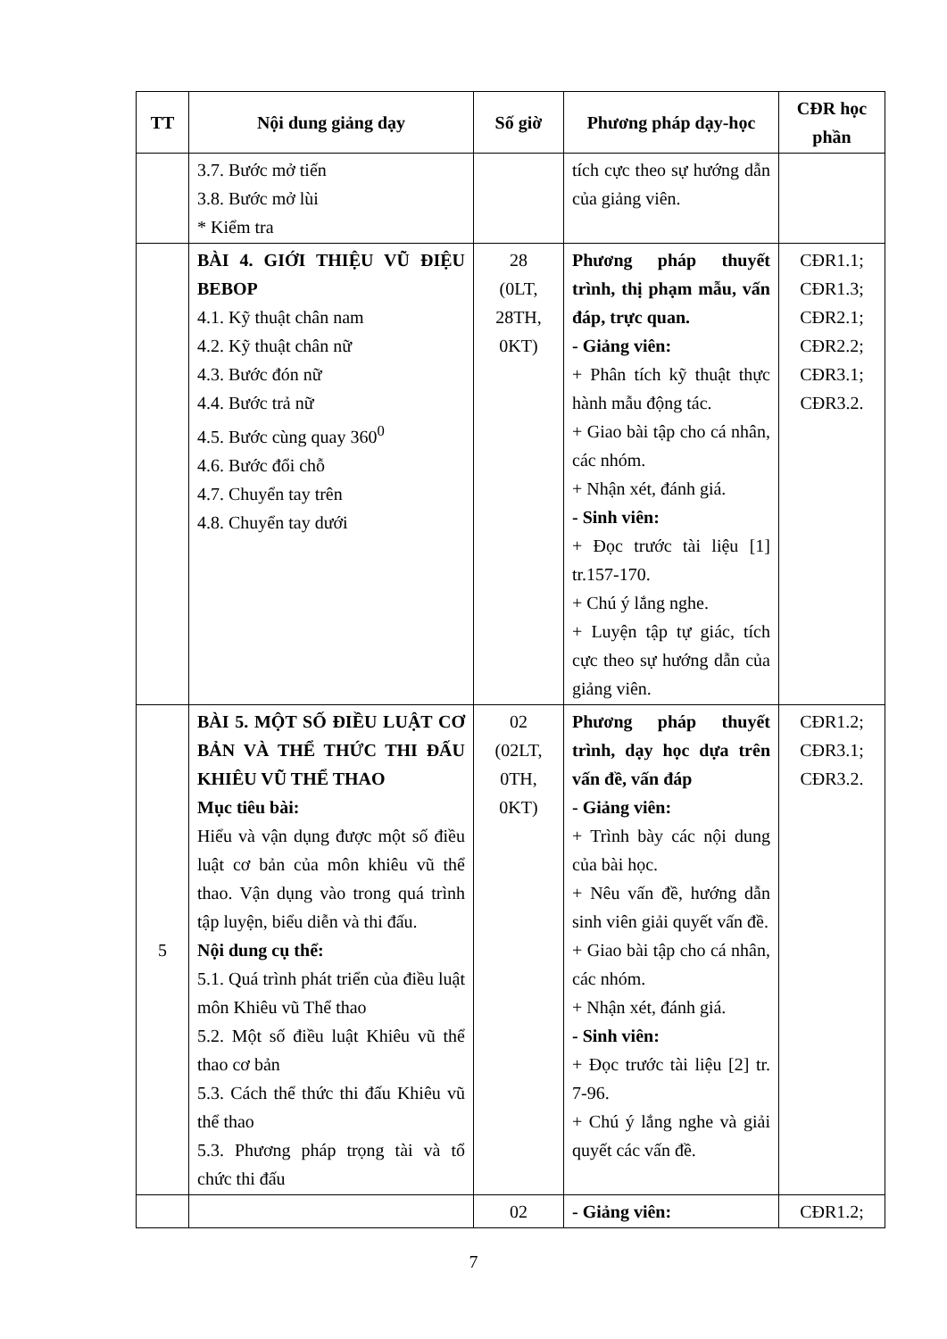| TT | Nội dung giảng dạy | Số giờ | Phương pháp dạy-học | CĐR học phần |
| --- | --- | --- | --- | --- |
| | 3.7. Bước mở tiến 3.8. Bước mở lùi * Kiểm tra | | tích cực theo sự hướng dẫn của giảng viên. | |
| | BÀI 4. GIỚI THIỆU VŨ ĐIỆU BEBOP 4.1. Kỹ thuật chân nam 4.2. Kỹ thuật chân nữ 4.3. Bước đón nữ 4.4. Bước trả nữ 4.5. Bước cùng quay 360<sup>0</sup> 4.6. Bước đổi chỗ 4.7. Chuyển tay trên 4.8. Chuyển tay dưới | 28 (0LT, 28TH, 0KT) | Phương pháp thuyết trình, thị phạm mẫu, vấn đáp, trực quan. - Giảng viên: + Phân tích kỹ thuật thực hành mẫu động tác. + Giao bài tập cho cá nhân, các nhóm. + Nhận xét, đánh giá. - Sinh viên: + Đọc trước tài liệu [1] tr.157-170. + Chú ý lắng nghe. + Luyện tập tự giác, tích cực theo sự hướng dẫn của giảng viên. | CĐR1.1; CĐR1.3; CĐR2.1; CĐR2.2; CĐR3.1; CĐR3.2. |
| 5 | BÀI 5. MỘT SỐ ĐIỀU LUẬT CƠ BẢN VÀ THỂ THỨC THI ĐẤU KHIÊU VŨ THỂ THAO Mục tiêu bài: Hiểu và vận dụng được một số điều luật cơ bản của môn khiêu vũ thể thao. Vận dụng vào trong quá trình tập luyện, biểu diễn và thi đấu. Nội dung cụ thể: 5.1. Quá trình phát triển của điều luật môn Khiêu vũ Thể thao 5.2. Một số điều luật Khiêu vũ thể thao cơ bản 5.3. Cách thể thức thi đấu Khiêu vũ thể thao 5.3. Phương pháp trọng tài và tổ chức thi đấu | 02 (02LT, 0TH, 0KT) | Phương pháp thuyết trình, dạy học dựa trên vấn đề, vấn đáp - Giảng viên: + Trình bày các nội dung của bài học. + Nêu vấn đề, hướng dẫn sinh viên giải quyết vấn đề. + Giao bài tập cho cá nhân, các nhóm. + Nhận xét, đánh giá. - Sinh viên: + Đọc trước tài liệu [2] tr. 7-96. + Chú ý lắng nghe và giải quyết các vấn đề. | CĐR1.2; CĐR3.1; CĐR3.2. |
| | | 02 | - Giảng viên: | CĐR1.2; |
7